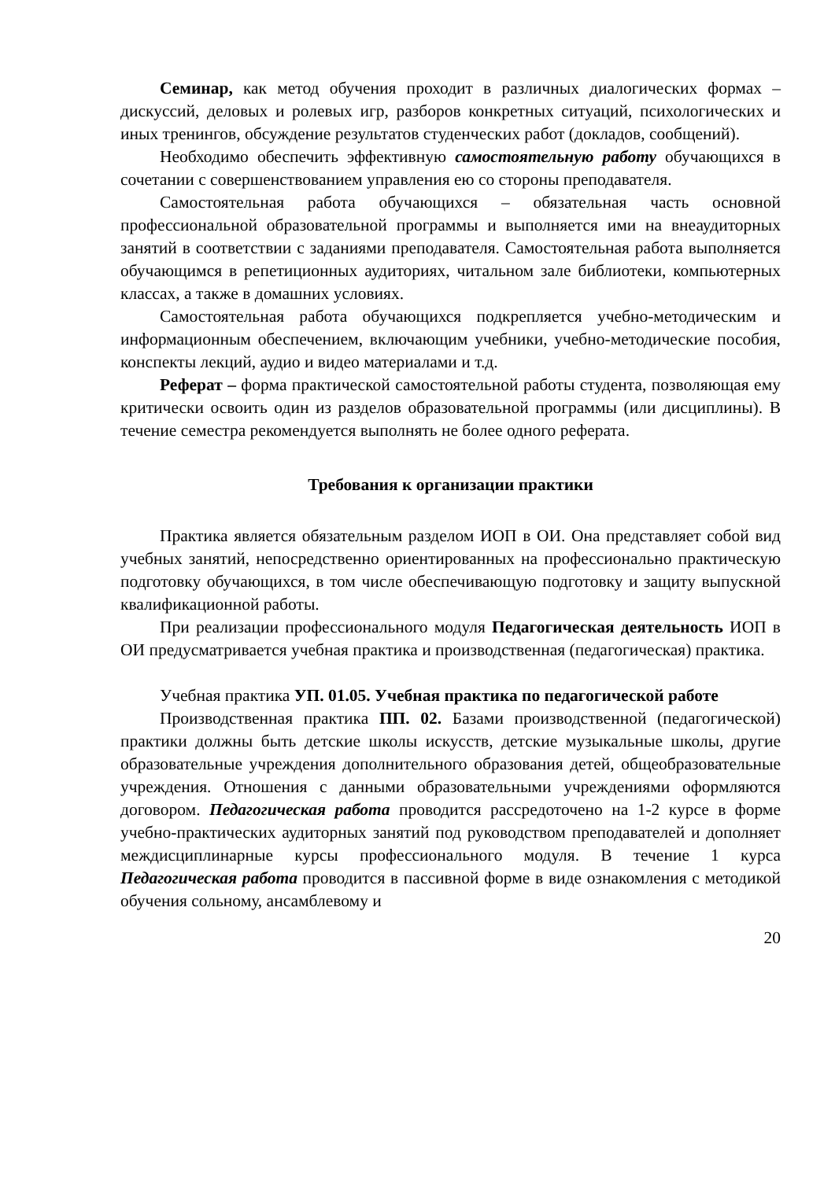Семинар, как метод обучения проходит в различных диалогических формах – дискуссий, деловых и ролевых игр, разборов конкретных ситуаций, психологических и иных тренингов, обсуждение результатов студенческих работ (докладов, сообщений).
Необходимо обеспечить эффективную самостоятельную работу обучающихся в сочетании с совершенствованием управления ею со стороны преподавателя.
Самостоятельная работа обучающихся – обязательная часть основной профессиональной образовательной программы и выполняется ими на внеаудиторных занятий в соответствии с заданиями преподавателя. Самостоятельная работа выполняется обучающимся в репетиционных аудиториях, читальном зале библиотеки, компьютерных классах, а также в домашних условиях.
Самостоятельная работа обучающихся подкрепляется учебно-методическим и информационным обеспечением, включающим учебники, учебно-методические пособия, конспекты лекций, аудио и видео материалами и т.д.
Реферат – форма практической самостоятельной работы студента, позволяющая ему критически освоить один из разделов образовательной программы (или дисциплины). В течение семестра рекомендуется выполнять не более одного реферата.
Требования к организации практики
Практика является обязательным разделом ИОП в ОИ. Она представляет собой вид учебных занятий, непосредственно ориентированных на профессионально практическую подготовку обучающихся, в том числе обеспечивающую подготовку и защиту выпускной квалификационной работы.
При реализации профессионального модуля Педагогическая деятельность ИОП в ОИ предусматривается учебная практика и производственная (педагогическая) практика.
Учебная практика УП. 01.05. Учебная практика по педагогической работе
Производственная практика ПП. 02. Базами производственной (педагогической) практики должны быть детские школы искусств, детские музыкальные школы, другие образовательные учреждения дополнительного образования детей, общеобразовательные учреждения. Отношения с данными образовательными учреждениями оформляются договором. Педагогическая работа проводится рассредоточено на 1-2 курсе в форме учебно-практических аудиторных занятий под руководством преподавателей и дополняет междисциплинарные курсы профессионального модуля. В течение 1 курса Педагогическая работа проводится в пассивной форме в виде ознакомления с методикой обучения сольному, ансамблевому и
20